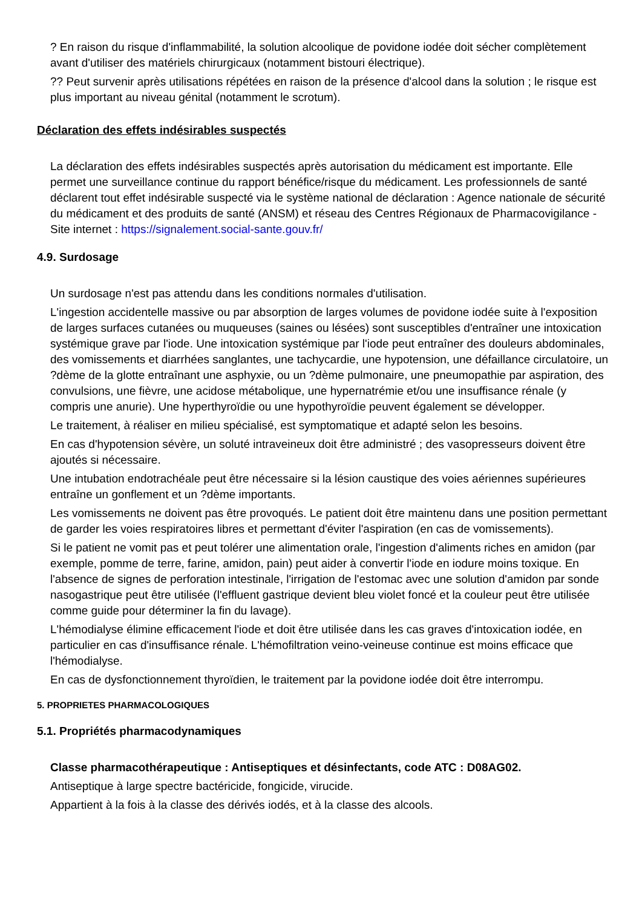? En raison du risque d'inflammabilité, la solution alcoolique de povidone iodée doit sécher complètement avant d'utiliser des matériels chirurgicaux (notamment bistouri électrique).
?? Peut survenir après utilisations répétées en raison de la présence d'alcool dans la solution ; le risque est plus important au niveau génital (notamment le scrotum).
Déclaration des effets indésirables suspectés
La déclaration des effets indésirables suspectés après autorisation du médicament est importante. Elle permet une surveillance continue du rapport bénéfice/risque du médicament. Les professionnels de santé déclarent tout effet indésirable suspecté via le système national de déclaration : Agence nationale de sécurité du médicament et des produits de santé (ANSM) et réseau des Centres Régionaux de Pharmacovigilance - Site internet : https://signalement.social-sante.gouv.fr/
4.9. Surdosage
Un surdosage n'est pas attendu dans les conditions normales d'utilisation.
L'ingestion accidentelle massive ou par absorption de larges volumes de povidone iodée suite à l'exposition de larges surfaces cutanées ou muqueuses (saines ou lésées) sont susceptibles d'entraîner une intoxication systémique grave par l'iode. Une intoxication systémique par l'iode peut entraîner des douleurs abdominales, des vomissements et diarrhées sanglantes, une tachycardie, une hypotension, une défaillance circulatoire, un ?dème de la glotte entraînant une asphyxie, ou un ?dème pulmonaire, une pneumopathie par aspiration, des convulsions, une fièvre, une acidose métabolique, une hypernatrémie et/ou une insuffisance rénale (y compris une anurie). Une hyperthyroïdie ou une hypothyroïdie peuvent également se développer.
Le traitement, à réaliser en milieu spécialisé, est symptomatique et adapté selon les besoins.
En cas d'hypotension sévère, un soluté intraveineux doit être administré ; des vasopresseurs doivent être ajoutés si nécessaire.
Une intubation endotrachéale peut être nécessaire si la lésion caustique des voies aériennes supérieures entraîne un gonflement et un ?dème importants.
Les vomissements ne doivent pas être provoqués. Le patient doit être maintenu dans une position permettant de garder les voies respiratoires libres et permettant d'éviter l'aspiration (en cas de vomissements).
Si le patient ne vomit pas et peut tolérer une alimentation orale, l'ingestion d'aliments riches en amidon (par exemple, pomme de terre, farine, amidon, pain) peut aider à convertir l'iode en iodure moins toxique. En l'absence de signes de perforation intestinale, l'irrigation de l'estomac avec une solution d'amidon par sonde nasogastrique peut être utilisée (l'effluent gastrique devient bleu violet foncé et la couleur peut être utilisée comme guide pour déterminer la fin du lavage).
L'hémodialyse élimine efficacement l'iode et doit être utilisée dans les cas graves d'intoxication iodée, en particulier en cas d'insuffisance rénale. L'hémofiltration veino-veineuse continue est moins efficace que l'hémodialyse.
En cas de dysfonctionnement thyroïdien, le traitement par la povidone iodée doit être interrompu.
5. PROPRIETES PHARMACOLOGIQUES
5.1. Propriétés pharmacodynamiques
Classe pharmacothérapeutique : Antiseptiques et désinfectants, code ATC : D08AG02.
Antiseptique à large spectre bactéricide, fongicide, virucide.
Appartient à la fois à la classe des dérivés iodés, et à la classe des alcools.